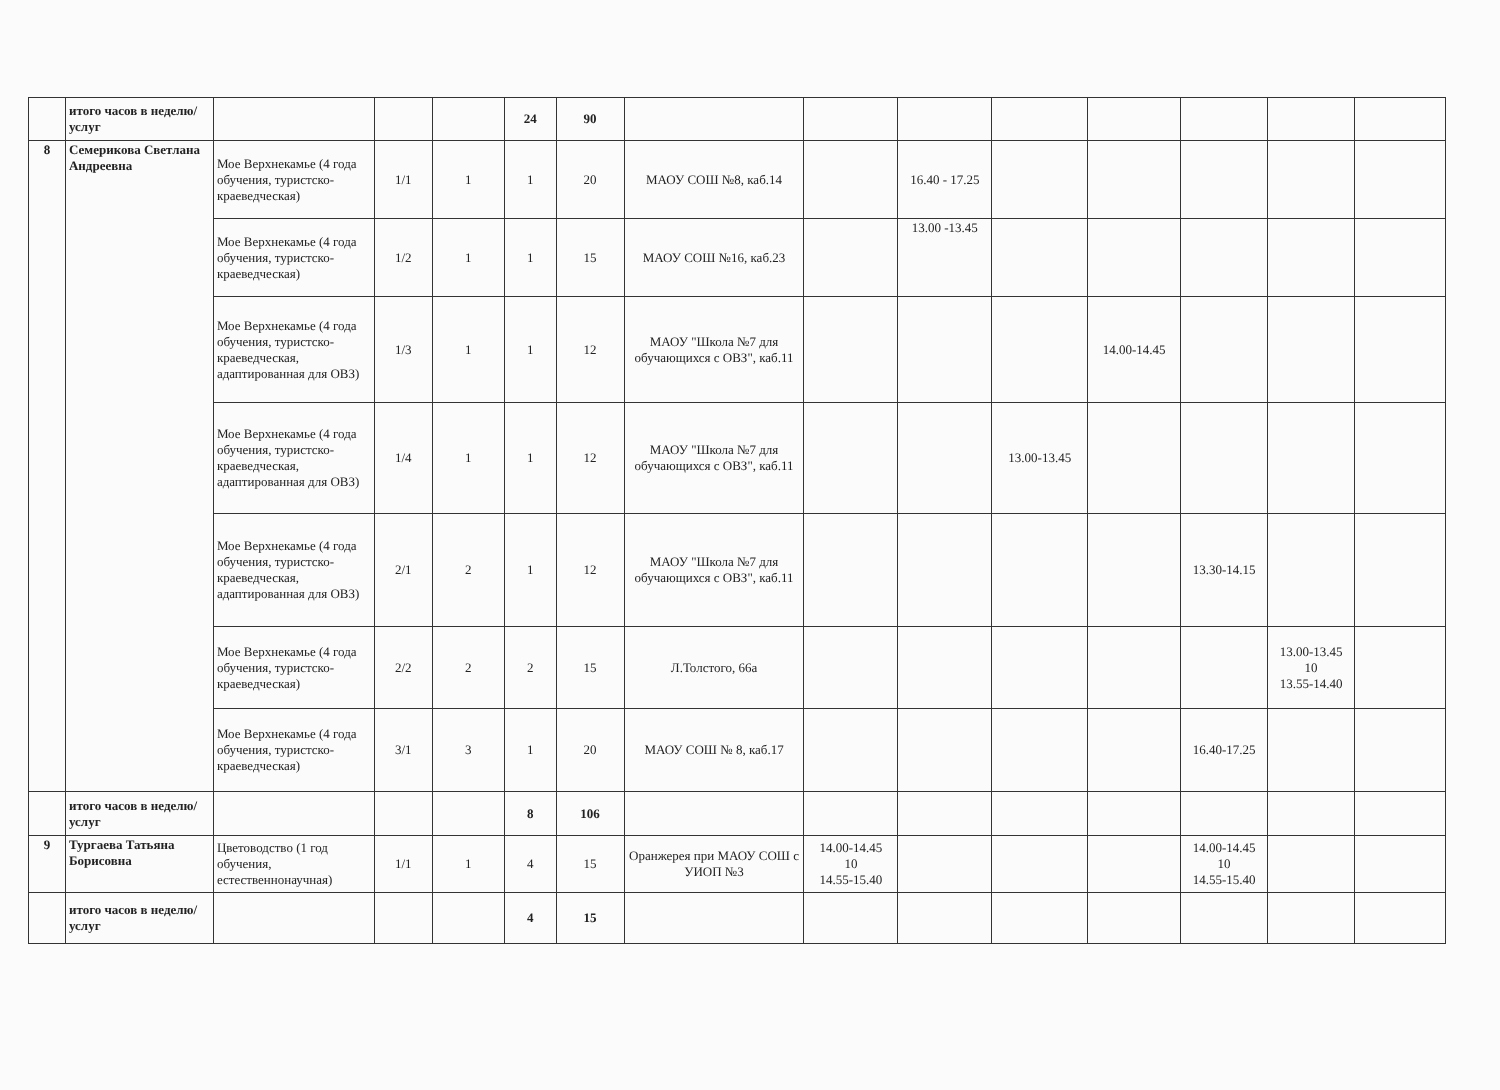| | итого часов в неделю/услуг | | | | 24 | 90 | | | | | | | | |
| 8 | Семерикова Светлана Андреевна | Мое Верхнекамье (4 года обучения, туристско-краеведческая) | 1/1 | 1 | 1 | 20 | МАОУ СОШ №8, каб.14 | | 16.40 - 17.25 | | | | | |
| | | Мое Верхнекамье (4 года обучения, туристско-краеведческая) | 1/2 | 1 | 1 | 15 | МАОУ СОШ №16, каб.23 | | 13.00 -13.45 | | | | | |
| | | Мое Верхнекамье (4 года обучения, туристско-краеведческая, адаптированная для ОВЗ) | 1/3 | 1 | 1 | 12 | МАОУ "Школа №7 для обучающихся с ОВЗ", каб.11 | | | | 14.00-14.45 | | | |
| | | Мое Верхнекамье (4 года обучения, туристско-краеведческая, адаптированная для ОВЗ) | 1/4 | 1 | 1 | 12 | МАОУ "Школа №7 для обучающихся с ОВЗ", каб.11 | | | 13.00-13.45 | | | | |
| | | Мое Верхнекамье (4 года обучения, туристско-краеведческая, адаптированная для ОВЗ) | 2/1 | 2 | 1 | 12 | МАОУ "Школа №7 для обучающихся с ОВЗ", каб.11 | | | | | 13.30-14.15 | | |
| | | Мое Верхнекамье (4 года обучения, туристско-краеведческая) | 2/2 | 2 | 2 | 15 | Л.Толстого, 66а | | | | | | 13.00-13.45 10 13.55-14.40 | |
| | | Мое Верхнекамье (4 года обучения, туристско-краеведческая) | 3/1 | 3 | 1 | 20 | МАОУ СОШ № 8, каб.17 | | | | | 16.40-17.25 | | |
| | итого часов в неделю/услуг | | | | 8 | 106 | | | | | | | | |
| 9 | Тургаева Татьяна Борисовна | Цветоводство (1 год обучения, естественнонаучная) | 1/1 | 1 | 4 | 15 | Оранжерея при МАОУ СОШ с УИОП №3 | 14.00-14.45 10 14.55-15.40 | | | | 14.00-14.45 10 14.55-15.40 | | |
| | итого часов в неделю/услуг | | | | 4 | 15 | | | | | | | | |